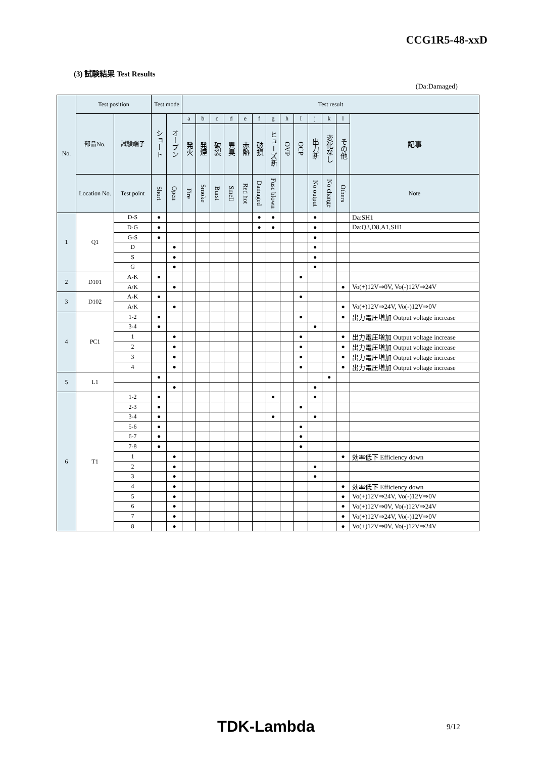CCG1R5-48-xxD
(3) 試験結果 Test Results
(Da:Damaged)
| No. | Test position | | Test mode | | Test result | | | | | | | | | | | | |
| --- | --- | --- | --- | --- | --- | --- | --- | --- | --- | --- | --- | --- | --- | --- | --- | --- | --- |
| | 部品No. | 試験端子 | ショート | オープン | a | b | c | d | e | f | g | h | I | j | k | l | 記事 |
| | | | | | 発火 | 発煙 | 破裂 | 異臭 | 赤熱 | 破損 | ヒューズ断 | OVP | OCP | 出力断 | 変化なし | その他 | |
| | Location No. | Test point | Short | Open | Fire | Smoke | Burst | Smell | Red hot | Damaged | Fuse blown | | | No output | No change | Others | Note |
| 1 | Q1 | D-S | ● | | | | | | | ● | ● | | | ● | | | Da:SH1 |
| | | D-G | ● | | | | | | | ● | ● | | | ● | | | Da:Q3,D8,A1,SH1 |
| | | G-S | ● | | | | | | | | | | | ● | | | |
| | | D | | ● | | | | | | | | | | ● | | | |
| | | S | | ● | | | | | | | | | | ● | | | |
| | | G | | ● | | | | | | | | | | ● | | | |
| 2 | D101 | A-K | ● | | | | | | | | | | ● | | | | |
| | | A/K | | ● | | | | | | | | | | | | ● | Vo(+)12V⇒0V, Vo(-)12V⇒24V |
| 3 | D102 | A-K | ● | | | | | | | | | | ● | | | | |
| | | A/K | | ● | | | | | | | | | | | | ● | Vo(+)12V⇒24V, Vo(-)12V⇒0V |
| 4 | PC1 | 1-2 | ● | | | | | | | | | | ● | | | ● | 出力電圧増加 Output voltage increase |
| | | 3-4 | ● | | | | | | | | | | | ● | | | |
| | | 1 | | ● | | | | | | | | | ● | | | ● | 出力電圧増加 Output voltage increase |
| | | 2 | | ● | | | | | | | | | ● | | | ● | 出力電圧増加 Output voltage increase |
| | | 3 | | ● | | | | | | | | | ● | | | ● | 出力電圧増加 Output voltage increase |
| | | 4 | | ● | | | | | | | | | ● | | | ● | 出力電圧増加 Output voltage increase |
| 5 | L1 | | ● | | | | | | | | | | | | ● | | |
| | | | | ● | | | | | | | | | | ● | | | |
| 6 | T1 | 1-2 | ● | | | | | | | | ● | | | ● | | | |
| | | 2-3 | ● | | | | | | | | | | ● | | | | |
| | | 3-4 | ● | | | | | | | | ● | | | ● | | | |
| | | 5-6 | ● | | | | | | | | | | ● | | | | |
| | | 6-7 | ● | | | | | | | | | | ● | | | | |
| | | 7-8 | ● | | | | | | | | | | ● | | | | |
| | | 1 | | ● | | | | | | | | | | | | ● | 効率低下 Efficiency down |
| | | 2 | | ● | | | | | | | | | | ● | | | |
| | | 3 | | ● | | | | | | | | | | ● | | | |
| | | 4 | | ● | | | | | | | | | | | | ● | 効率低下 Efficiency down |
| | | 5 | | ● | | | | | | | | | | | | ● | Vo(+)12V⇒24V, Vo(-)12V⇒0V |
| | | 6 | | ● | | | | | | | | | | | | ● | Vo(+)12V⇒0V, Vo(-)12V⇒24V |
| | | 7 | | ● | | | | | | | | | | | | ● | Vo(+)12V⇒24V, Vo(-)12V⇒0V |
| | | 8 | | ● | | | | | | | | | | | | ● | Vo(+)12V⇒0V, Vo(-)12V⇒24V |
TDK-Lambda 9/12